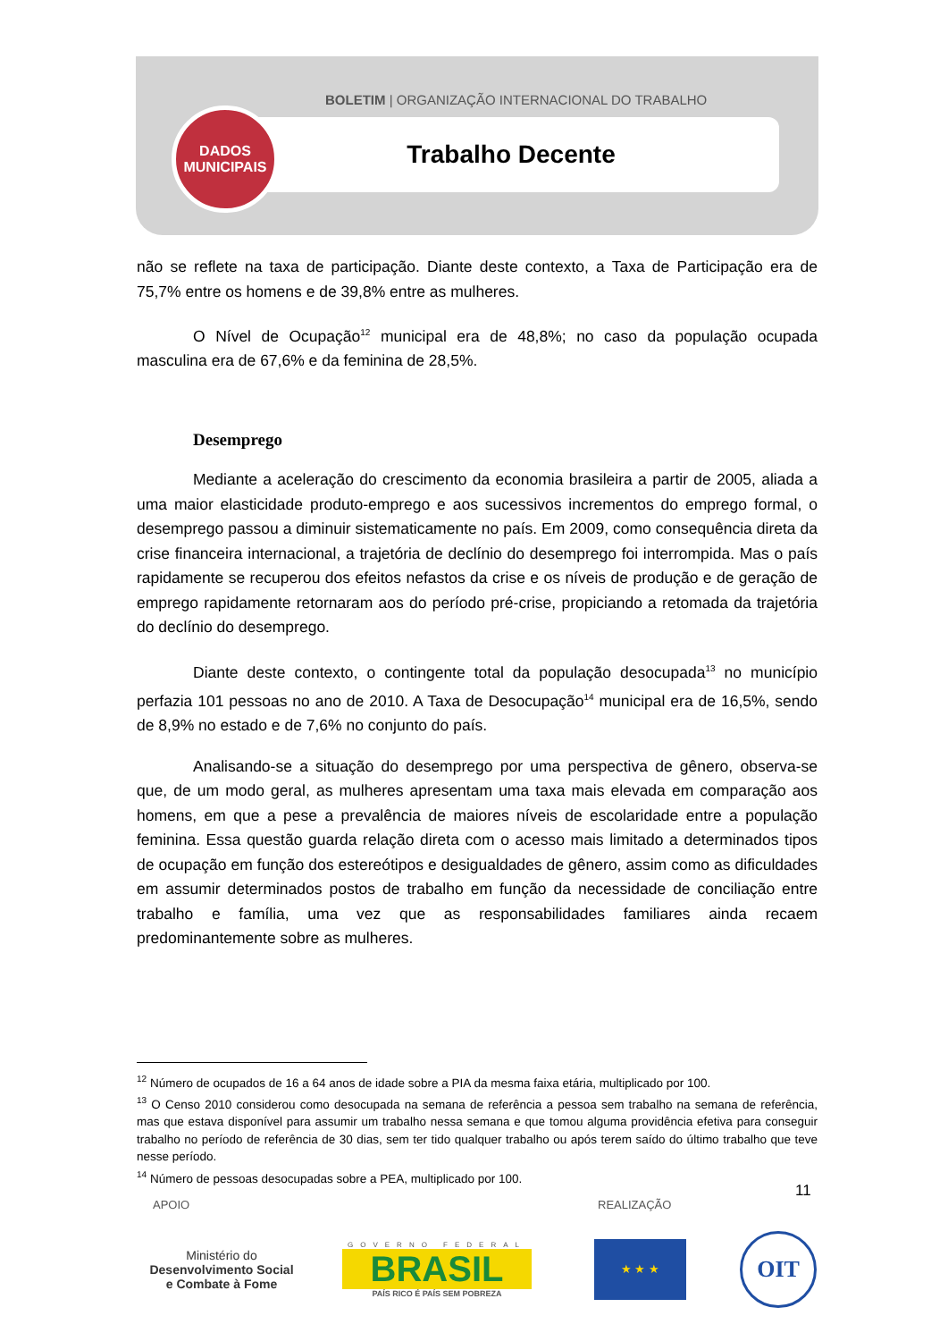BOLETIM | ORGANIZAÇÃO INTERNACIONAL DO TRABALHO
Trabalho Decente
DADOS
MUNICIPAIS
não se reflete na taxa de participação. Diante deste contexto, a Taxa de Participação era de 75,7% entre os homens e de 39,8% entre as mulheres.
O Nível de Ocupação<sup>12</sup> municipal era de 48,8%; no caso da população ocupada masculina era de 67,6% e da feminina de 28,5%.
Desemprego
Mediante a aceleração do crescimento da economia brasileira a partir de 2005, aliada a uma maior elasticidade produto-emprego e aos sucessivos incrementos do emprego formal, o desemprego passou a diminuir sistematicamente no país. Em 2009, como consequência direta da crise financeira internacional, a trajetória de declínio do desemprego foi interrompida. Mas o país rapidamente se recuperou dos efeitos nefastos da crise e os níveis de produção e de geração de emprego rapidamente retornaram aos do período pré-crise, propiciando a retomada da trajetória do declínio do desemprego.
Diante deste contexto, o contingente total da população desocupada<sup>13</sup> no município perfazia 101 pessoas no ano de 2010. A Taxa de Desocupação<sup>14</sup> municipal era de 16,5%, sendo de 8,9% no estado e de 7,6% no conjunto do país.
Analisando-se a situação do desemprego por uma perspectiva de gênero, observa-se que, de um modo geral, as mulheres apresentam uma taxa mais elevada em comparação aos homens, em que a pese a prevalência de maiores níveis de escolaridade entre a população feminina. Essa questão guarda relação direta com o acesso mais limitado a determinados tipos de ocupação em função dos estereótipos e desigualdades de gênero, assim como as dificuldades em assumir determinados postos de trabalho em função da necessidade de conciliação entre trabalho e família, uma vez que as responsabilidades familiares ainda recaem predominantemente sobre as mulheres.
<sup>12</sup> Número de ocupados de 16 a 64 anos de idade sobre a PIA da mesma faixa etária, multiplicado por 100.
<sup>13</sup> O Censo 2010 considerou como desocupada na semana de referência a pessoa sem trabalho na semana de referência, mas que estava disponível para assumir um trabalho nessa semana e que tomou alguma providência efetiva para conseguir trabalho no período de referência de 30 dias, sem ter tido qualquer trabalho ou após terem saído do último trabalho que teve nesse período.
<sup>14</sup> Número de pessoas desocupadas sobre a PEA, multiplicado por 100.
11
APOIO
REALIZAÇÃO
Ministério do
Desenvolvimento Social
e Combate à Fome
GOVERNO FEDERAL
BRASIL
PAÍS RICO É PAÍS SEM POBREZA
★ ★ ★
OIT